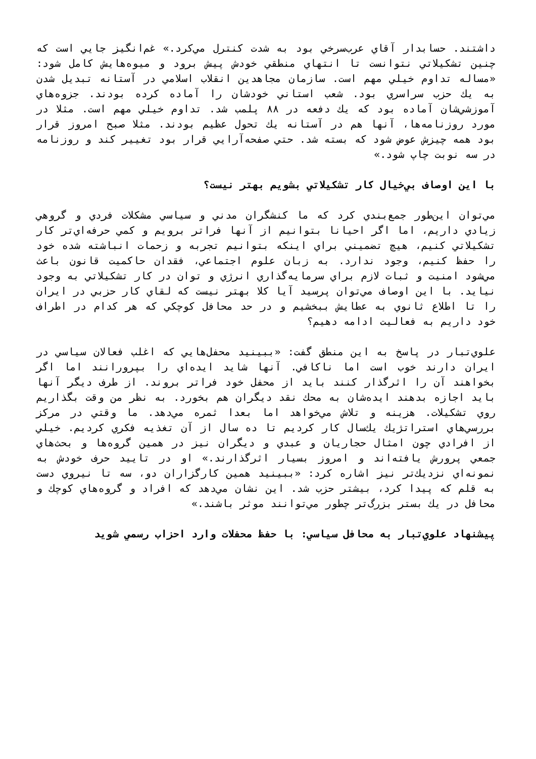داشتند. حسابدار آقاي عرب‌سرخي بود به شدت كنترل مي‌كرد.» غم‌انگيز جايي است كه چنين تشكيلاتي نتوانست تا انتهاي منطقي خودش پيش برود و ميوه‌هايش كامل شود: «مساله تداوم خيلي مهم است. سازمان مجاهدين انقلاب اسلامي در آستانه تبديل شدن به يك حزب سراسري بود. شعب استاني خودشان را آماده كرده بودند. جزوه‌هاي آموزشي‌شان آماده بود كه يك دفعه در ۸۸ پلمب شد. تداوم خيلي مهم است. مثلا در مورد روزنامه‌ها، آنها هم در آستانه يك تحول عظيم بودند. مثلا صبح امروز قرار بود همه چيزش عوض شود كه بسته شد. حتي صفحه‌آرايي قرار بود تغيير كند و روزنامه در سه نوبت چاپ شود.»
با اين اوصاف بي‌خيال كار تشكيلاتي بشويم بهتر نيست؟
مي‌توان اين‌طور جمع‌بندي كرد كه ما كنشگران مدني و سياسي مشكلات فردي و گروهي زيادي داريم، اما اگر احيانا بتوانيم از آنها فراتر برويم و كمي حرفه‌اي‌تر كار تشكيلاتي كنيم، هيچ تضميني براي اينكه بتوانيم تجربه و زحمات انباشته شده خود را حفظ كنيم، وجود ندارد. به زبان علوم اجتماعي، فقدان حاكميت قانون باعث مي‌شود امنيت و ثبات لازم براي سرمايه‌گذاري انرژي و توان در كار تشكيلاتي به وجود نيايد. با اين اوصاف مي‌توان پرسيد آيا كلا بهتر نيست كه لقاي كار حزبي در ايران را تا اطلاع ثانوي به عطايش ببخشيم و در حد محافل كوچكي كه هر كدام در اطراف خود داريم به فعاليت ادامه دهيم؟
علوي‌تبار در پاسخ به اين منطق گفت: «ببينيد محفل‌هايي كه اغلب فعالان سياسي در ايران دارند خوب است اما ناكافي. آنها شايد ايده‌اي را بپرورانند اما اگر بخواهند آن را اثرگذار كنند بايد از محفل خود فراتر بروند. از طرف ديگر آنها بايد اجازه بدهند ايده‌شان به محك نقد ديگران هم بخورد. به نظر من وقت بگذاريم روي تشكيلات. هزينه و تلاش مي‌خواهد اما بعدا ثمره مي‌دهد. ما وقتي در مركز بررسي‌هاي استراتژيك يك‌سال كار كرديم تا ده سال از آن تغذيه فكري كرديم. خيلي از افرادي چون امثال حجاريان و عبدي و ديگران نيز در همين گروه‌ها و بحث‌هاي جمعي پرورش يافته‌اند و امروز بسيار اثرگذارند.» او در تاييد حرف خودش به نمونه‌اي نزديك‌تر نيز اشاره كرد: «ببينيد همين كارگزاران دو، سه تا نيروي دست به قلم كه پيدا كرد، بيشتر حزب شد. اين نشان مي‌دهد كه افراد و گروه‌هاي كوچك و محافل در يك بستر بزرگ‌تر چطور مي‌توانند موثر باشند.»
پيشنهاد علوي‌تبار به محافل سياسي: با حفظ محفلات وارد احزاب رسمي شويد